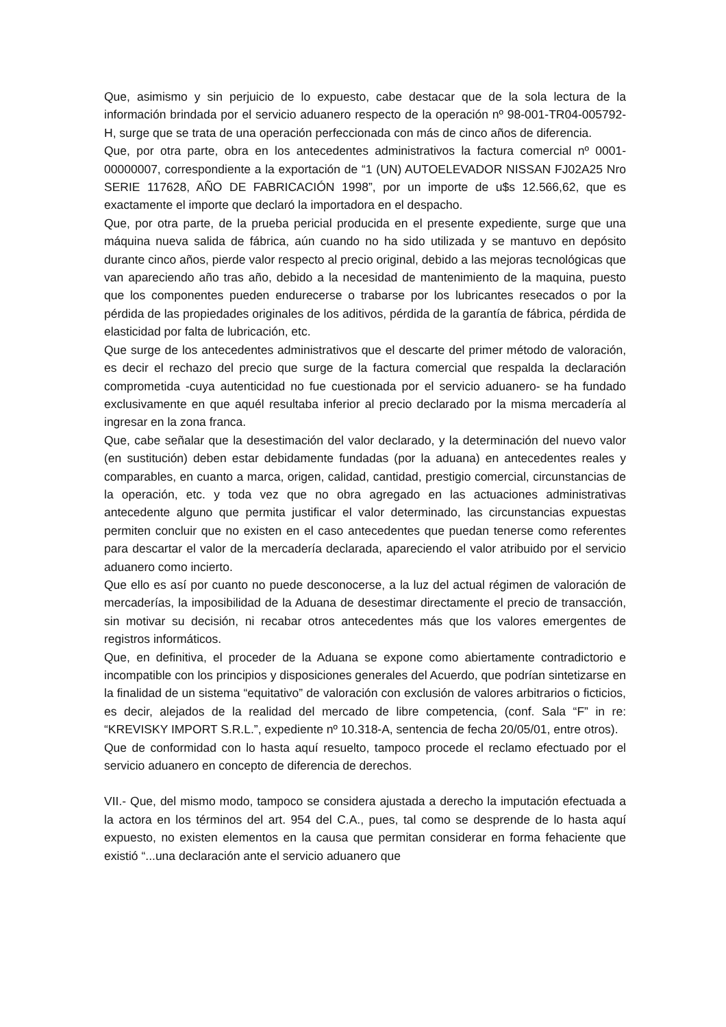Que, asimismo y sin perjuicio de lo expuesto, cabe destacar que de la sola lectura de la información brindada por el servicio aduanero respecto de la operación nº 98-001-TR04-005792-H, surge que se trata de una operación perfeccionada con más de cinco años de diferencia.
Que, por otra parte, obra en los antecedentes administrativos la factura comercial nº 0001-00000007, correspondiente a la exportación de “1 (UN) AUTOELEVADOR NISSAN FJ02A25 Nro SERIE 117628, AÑO DE FABRICACIÓN 1998”, por un importe de u$s 12.566,62, que es exactamente el importe que declaró la importadora en el despacho.
Que, por otra parte, de la prueba pericial producida en el presente expediente, surge que una máquina nueva salida de fábrica, aún cuando no ha sido utilizada y se mantuvo en depósito durante cinco años, pierde valor respecto al precio original, debido a las mejoras tecnológicas que van apareciendo año tras año, debido a la necesidad de mantenimiento de la maquina, puesto que los componentes pueden endurecerse o trabarse por los lubricantes resecados o por la pérdida de las propiedades originales de los aditivos, pérdida de la garantía de fábrica, pérdida de elasticidad por falta de lubricación, etc.
Que surge de los antecedentes administrativos que el descarte del primer método de valoración, es decir el rechazo del precio que surge de la factura comercial que respalda la declaración comprometida -cuya autenticidad no fue cuestionada por el servicio aduanero- se ha fundado exclusivamente en que aquél resultaba inferior al precio declarado por la misma mercadería al ingresar en la zona franca.
Que, cabe señalar que la desestimación del valor declarado, y la determinación del nuevo valor (en sustitución) deben estar debidamente fundadas (por la aduana) en antecedentes reales y comparables, en cuanto a marca, origen, calidad, cantidad, prestigio comercial, circunstancias de la operación, etc. y toda vez que no obra agregado en las actuaciones administrativas antecedente alguno que permita justificar el valor determinado, las circunstancias expuestas permiten concluir que no existen en el caso antecedentes que puedan tenerse como referentes para descartar el valor de la mercadería declarada, apareciendo el valor atribuido por el servicio aduanero como incierto.
Que ello es así por cuanto no puede desconocerse, a la luz del actual régimen de valoración de mercaderías, la imposibilidad de la Aduana de desestimar directamente el precio de transacción, sin motivar su decisión, ni recabar otros antecedentes más que los valores emergentes de registros informáticos.
Que, en definitiva, el proceder de la Aduana se expone como abiertamente contradictorio e incompatible con los principios y disposiciones generales del Acuerdo, que podrían sintetizarse en la finalidad de un sistema “equitativo” de valoración con exclusión de valores arbitrarios o ficticios, es decir, alejados de la realidad del mercado de libre competencia, (conf. Sala “F” in re: “KREVISKY IMPORT S.R.L.”, expediente nº 10.318-A, sentencia de fecha 20/05/01, entre otros).
Que de conformidad con lo hasta aquí resuelto, tampoco procede el reclamo efectuado por el servicio aduanero en concepto de diferencia de derechos.
VII.- Que, del mismo modo, tampoco se considera ajustada a derecho la imputación efectuada a la actora en los términos del art. 954 del C.A., pues, tal como se desprende de lo hasta aquí expuesto, no existen elementos en la causa que permitan considerar en forma fehaciente que existió “...una declaración ante el servicio aduanero que